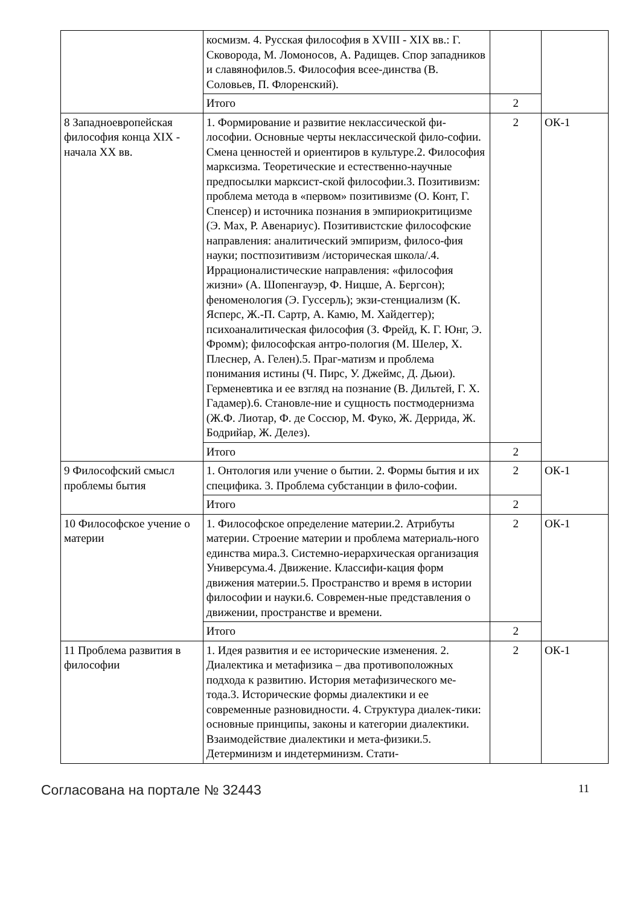| | космизм. 4. Русская философия в XVIII - XIX вв.: Г. Сковорода, М. Ломоносов, А. Радищев. Спор западников и славянофилов.5. Философия всее-динства (В. Соловьев, П. Флоренский). | | |
| | Итого | 2 | |
| 8 Западноевропейская философия конца XIX - начала XX вв. | 1. Формирование и развитие неклассической фи-лософии. Основные черты неклассической фило-софии. Смена ценностей и ориентиров в культуре.2. Философия марксизма. Теоретические и естественно-научные предпосылки марксист-ской философии.3. Позитивизм: проблема метода в «первом» позитивизме (О. Конт, Г. Спенсер) и источника познания в эмпириокритицизме (Э. Мах, Р. Авенариус). Позитивистские философские направления: аналитический эмпиризм, филосо-фия науки; постпозитивизм /историческая школа/.4. Иррационалистические направления: «философия жизни» (А. Шопенгауэр, Ф. Ницше, А. Бергсон); феноменология (Э. Гуссерль); экзи-стенциализм (К. Ясперс, Ж.-П. Сартр, А. Камю, М. Хайдеггер); психоаналитическая философия (З. Фрейд, К. Г. Юнг, Э. Фромм); философская антро-пология (М. Шелер, Х. Плеснер, А. Гелен).5. Праг-матизм и проблема понимания истины (Ч. Пирс, У. Джеймс, Д. Дьюи). Герменевтика и ее взгляд на познание (В. Дильтей, Г. Х. Гадамер).6. Становле-ние и сущность постмодернизма (Ж.Ф. Лиотар, Ф. де Соссюр, М. Фуко, Ж. Деррида, Ж. Бодрийар, Ж. Делез). | 2 | ОК-1 |
| | Итого | 2 | |
| 9 Философский смысл проблемы бытия | 1. Онтология или учение о бытии. 2. Формы бытия и их специфика. 3. Проблема субстанции в фило-софии. | 2 | ОК-1 |
| | Итого | 2 | |
| 10 Философское учение о материи | 1. Философское определение материи.2. Атрибуты материи. Строение материи и проблема материаль-ного единства мира.3. Системно-иерархическая организация Универсума.4. Движение. Классифи-кация форм движения материи.5. Пространство и время в истории философии и науки.6. Современ-ные представления о движении, пространстве и времени. | 2 | ОК-1 |
| | Итого | 2 | |
| 11 Проблема развития в философии | 1. Идея развития и ее исторические изменения. 2. Диалектика и метафизика – два противоположных подхода к развитию. История метафизического ме-тода.3. Исторические формы диалектики и ее современные разновидности. 4. Структура диалек-тики: основные принципы, законы и категории диалектики. Взаимодействие диалектики и мета-физики.5. Детерминизм и индетерминизм. Стати- | 2 | ОК-1 |
Согласована на портале № 32443 11